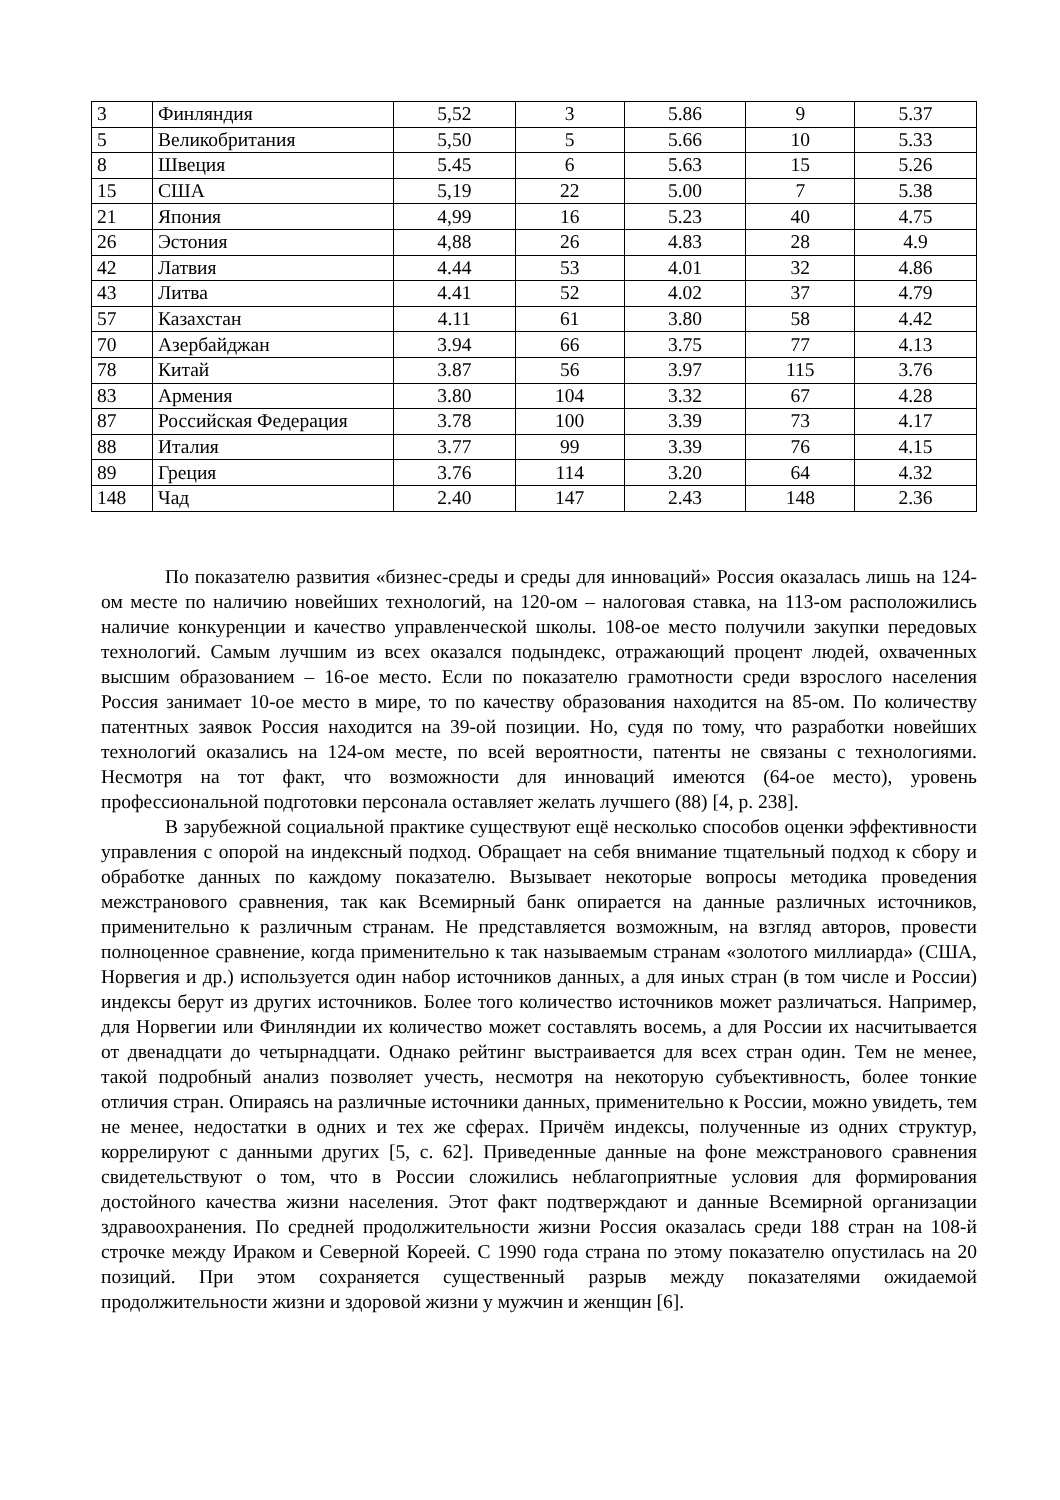| 3 | Финляндия | 5,52 | 3 | 5.86 | 9 | 5.37 |
| 5 | Великобритания | 5,50 | 5 | 5.66 | 10 | 5.33 |
| 8 | Швеция | 5.45 | 6 | 5.63 | 15 | 5.26 |
| 15 | США | 5,19 | 22 | 5.00 | 7 | 5.38 |
| 21 | Япония | 4,99 | 16 | 5.23 | 40 | 4.75 |
| 26 | Эстония | 4,88 | 26 | 4.83 | 28 | 4.9 |
| 42 | Латвия | 4.44 | 53 | 4.01 | 32 | 4.86 |
| 43 | Литва | 4.41 | 52 | 4.02 | 37 | 4.79 |
| 57 | Казахстан | 4.11 | 61 | 3.80 | 58 | 4.42 |
| 70 | Азербайджан | 3.94 | 66 | 3.75 | 77 | 4.13 |
| 78 | Китай | 3.87 | 56 | 3.97 | 115 | 3.76 |
| 83 | Армения | 3.80 | 104 | 3.32 | 67 | 4.28 |
| 87 | Российская Федерация | 3.78 | 100 | 3.39 | 73 | 4.17 |
| 88 | Италия | 3.77 | 99 | 3.39 | 76 | 4.15 |
| 89 | Греция | 3.76 | 114 | 3.20 | 64 | 4.32 |
| 148 | Чад | 2.40 | 147 | 2.43 | 148 | 2.36 |
По показателю развития «бизнес-среды и среды для инноваций» Россия оказалась лишь на 124-ом месте по наличию новейших технологий, на 120-ом – налоговая ставка, на 113-ом расположились наличие конкуренции и качество управленческой школы. 108-ое место получили закупки передовых технологий. Самым лучшим из всех оказался подындекс, отражающий процент людей, охваченных высшим образованием – 16-ое место. Если по показателю грамотности среди взрослого населения Россия занимает 10-ое место в мире, то по качеству образования находится на 85-ом. По количеству патентных заявок Россия находится на 39-ой позиции. Но, судя по тому, что разработки новейших технологий оказались на 124-ом месте, по всей вероятности, патенты не связаны с технологиями. Несмотря на тот факт, что возможности для инноваций имеются (64-ое место), уровень профессиональной подготовки персонала оставляет желать лучшего (88) [4, p. 238].
В зарубежной социальной практике существуют ещё несколько способов оценки эффективности управления с опорой на индексный подход. Обращает на себя внимание тщательный подход к сбору и обработке данных по каждому показателю. Вызывает некоторые вопросы методика проведения межстранового сравнения, так как Всемирный банк опирается на данные различных источников, применительно к различным странам. Не представляется возможным, на взгляд авторов, провести полноценное сравнение, когда применительно к так называемым странам «золотого миллиарда» (США, Норвегия и др.) используется один набор источников данных, а для иных стран (в том числе и России) индексы берут из других источников. Более того количество источников может различаться. Например, для Норвегии или Финляндии их количество может составлять восемь, а для России их насчитывается от двенадцати до четырнадцати. Однако рейтинг выстраивается для всех стран один. Тем не менее, такой подробный анализ позволяет учесть, несмотря на некоторую субъективность, более тонкие отличия стран. Опираясь на различные источники данных, применительно к России, можно увидеть, тем не менее, недостатки в одних и тех же сферах. Причём индексы, полученные из одних структур, коррелируют с данными других [5, c. 62]. Приведенные данные на фоне межстранового сравнения свидетельствуют о том, что в России сложились неблагоприятные условия для формирования достойного качества жизни населения. Этот факт подтверждают и данные Всемирной организации здравоохранения. По средней продолжительности жизни Россия оказалась среди 188 стран на 108-й строчке между Ираком и Северной Кореей. С 1990 года страна по этому показателю опустилась на 20 позиций. При этом сохраняется существенный разрыв между показателями ожидаемой продолжительности жизни и здоровой жизни у мужчин и женщин [6].